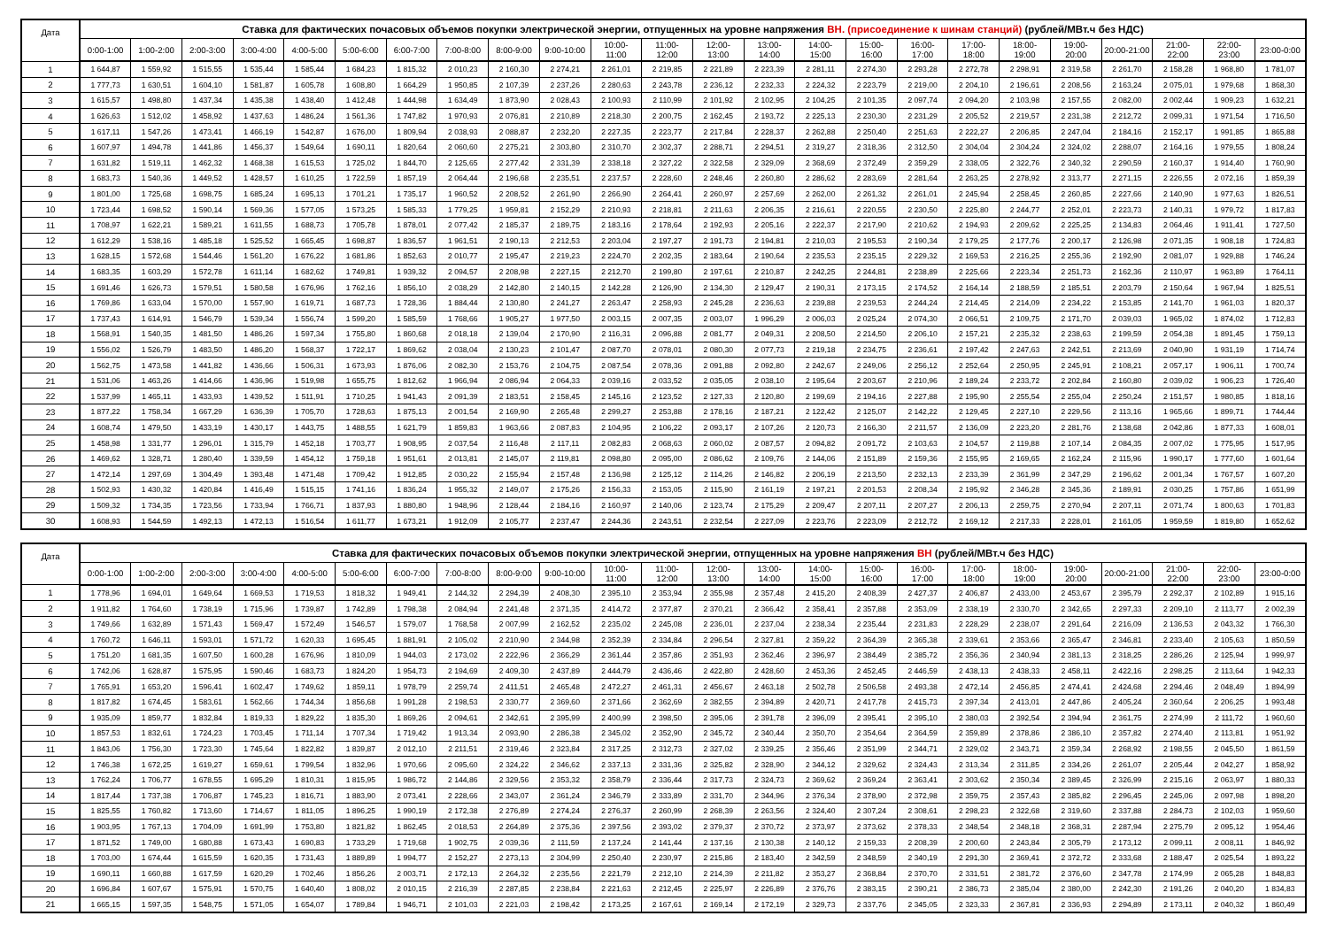| Дата | Ставка для фактических почасовых объемов покупки электрической энергии, отпущенных на уровне напряжения ВН. (присоединение к шинам станций) (рублей/МВт.ч без НДС) | | | | | | | | | | | | | | | | | | | | | | | |
| --- | --- | --- | --- | --- | --- | --- | --- | --- | --- | --- | --- | --- | --- | --- | --- | --- | --- | --- | --- | --- | --- | --- | --- | --- |
| | 0:00-1:00 | 1:00-2:00 | 2:00-3:00 | 3:00-4:00 | 4:00-5:00 | 5:00-6:00 | 6:00-7:00 | 7:00-8:00 | 8:00-9:00 | 9:00-10:00 | 10:00- 11:00 | 11:00- 12:00 | 12:00- 13:00 | 13:00- 14:00 | 14:00- 15:00 | 15:00- 16:00 | 16:00- 17:00 | 17:00- 18:00 | 18:00- 19:00 | 19:00- 20:00 | 20:00-21:00 | 21:00- 22:00 | 22:00- 23:00 | 23:00-0:00 |
| 1 | 1 644,87 | 1 559,92 | 1 515,55 | 1 535,44 | 1 585,44 | 1 684,23 | 1 815,32 | 2 010,23 | 2 160,30 | 2 274,21 | 2 261,01 | 2 219,85 | 2 221,89 | 2 223,39 | 2 281,11 | 2 274,30 | 2 293,28 | 2 272,78 | 2 298,91 | 2 319,58 | 2 261,70 | 2 158,28 | 1 968,80 | 1 781,07 |
| 2 | 1 777,73 | 1 630,51 | 1 604,10 | 1 581,87 | 1 605,78 | 1 608,80 | 1 664,29 | 1 950,85 | 2 107,39 | 2 237,26 | 2 280,63 | 2 243,78 | 2 236,12 | 2 232,33 | 2 224,32 | 2 223,79 | 2 219,00 | 2 204,10 | 2 196,61 | 2 208,56 | 2 163,24 | 2 075,01 | 1 979,68 | 1 868,30 |
| 3 | 1 615,57 | 1 498,80 | 1 437,34 | 1 435,38 | 1 438,40 | 1 412,48 | 1 444,98 | 1 634,49 | 1 873,90 | 2 028,43 | 2 100,93 | 2 110,99 | 2 101,92 | 2 102,95 | 2 104,25 | 2 101,35 | 2 097,74 | 2 094,20 | 2 103,98 | 2 157,55 | 2 082,00 | 2 002,44 | 1 909,23 | 1 632,21 |
| 4 | 1 626,63 | 1 512,02 | 1 458,92 | 1 437,63 | 1 486,24 | 1 561,36 | 1 747,82 | 1 970,93 | 2 076,81 | 2 210,89 | 2 218,30 | 2 200,75 | 2 162,45 | 2 193,72 | 2 225,13 | 2 230,30 | 2 231,29 | 2 205,52 | 2 219,57 | 2 231,38 | 2 212,72 | 2 099,31 | 1 971,54 | 1 716,50 |
| 5 | 1 617,11 | 1 547,26 | 1 473,41 | 1 466,19 | 1 542,87 | 1 676,00 | 1 809,94 | 2 038,93 | 2 088,87 | 2 232,20 | 2 227,35 | 2 223,77 | 2 217,84 | 2 228,37 | 2 262,88 | 2 250,40 | 2 251,63 | 2 222,27 | 2 206,85 | 2 247,04 | 2 184,16 | 2 152,17 | 1 991,85 | 1 865,88 |
| 6 | 1 607,97 | 1 494,78 | 1 441,86 | 1 456,37 | 1 549,64 | 1 690,11 | 1 820,64 | 2 060,60 | 2 275,21 | 2 303,80 | 2 310,70 | 2 302,37 | 2 288,71 | 2 294,51 | 2 319,27 | 2 318,36 | 2 312,50 | 2 304,04 | 2 304,24 | 2 324,02 | 2 288,07 | 2 164,16 | 1 979,55 | 1 808,24 |
| 7 | 1 631,82 | 1 519,11 | 1 462,32 | 1 468,38 | 1 615,53 | 1 725,02 | 1 844,70 | 2 125,65 | 2 277,42 | 2 331,39 | 2 338,18 | 2 327,22 | 2 322,58 | 2 329,09 | 2 368,69 | 2 372,49 | 2 359,29 | 2 338,05 | 2 322,76 | 2 340,32 | 2 290,59 | 2 160,37 | 1 914,40 | 1 760,90 |
| 8 | 1 683,73 | 1 540,36 | 1 449,52 | 1 428,57 | 1 610,25 | 1 722,59 | 1 857,19 | 2 064,44 | 2 196,68 | 2 235,51 | 2 237,57 | 2 228,60 | 2 248,46 | 2 260,80 | 2 286,62 | 2 283,69 | 2 281,64 | 2 263,25 | 2 278,92 | 2 313,77 | 2 271,15 | 2 226,55 | 2 072,16 | 1 859,39 |
| 9 | 1 801,00 | 1 725,68 | 1 698,75 | 1 685,24 | 1 695,13 | 1 701,21 | 1 735,17 | 1 960,52 | 2 208,52 | 2 261,90 | 2 266,90 | 2 264,41 | 2 260,97 | 2 257,69 | 2 262,00 | 2 261,32 | 2 261,01 | 2 245,94 | 2 258,45 | 2 260,85 | 2 227,66 | 2 140,90 | 1 977,63 | 1 826,51 |
| 10 | 1 723,44 | 1 698,52 | 1 590,14 | 1 569,36 | 1 577,05 | 1 573,25 | 1 585,33 | 1 779,25 | 1 959,81 | 2 152,29 | 2 210,93 | 2 218,81 | 2 211,63 | 2 206,35 | 2 216,61 | 2 220,55 | 2 230,50 | 2 225,80 | 2 244,77 | 2 252,01 | 2 223,73 | 2 140,31 | 1 979,72 | 1 817,83 |
| 11 | 1 708,97 | 1 622,21 | 1 589,21 | 1 611,55 | 1 688,73 | 1 705,78 | 1 878,01 | 2 077,42 | 2 185,37 | 2 189,75 | 2 183,16 | 2 178,64 | 2 192,93 | 2 205,16 | 2 222,37 | 2 217,90 | 2 210,62 | 2 194,93 | 2 209,62 | 2 225,25 | 2 134,83 | 2 064,46 | 1 911,41 | 1 727,50 |
| 12 | 1 612,29 | 1 538,16 | 1 485,18 | 1 525,52 | 1 665,45 | 1 698,87 | 1 836,57 | 1 961,51 | 2 190,13 | 2 212,53 | 2 203,04 | 2 197,27 | 2 191,73 | 2 194,81 | 2 210,03 | 2 195,53 | 2 190,34 | 2 179,25 | 2 177,76 | 2 200,17 | 2 126,98 | 2 071,35 | 1 908,18 | 1 724,83 |
| 13 | 1 628,15 | 1 572,68 | 1 544,46 | 1 561,20 | 1 676,22 | 1 681,86 | 1 852,63 | 2 010,77 | 2 195,47 | 2 219,23 | 2 224,70 | 2 202,35 | 2 183,64 | 2 190,64 | 2 235,53 | 2 235,15 | 2 229,32 | 2 169,53 | 2 216,25 | 2 255,36 | 2 192,90 | 2 081,07 | 1 929,88 | 1 746,24 |
| 14 | 1 683,35 | 1 603,29 | 1 572,78 | 1 611,14 | 1 682,62 | 1 749,81 | 1 939,32 | 2 094,57 | 2 208,98 | 2 227,15 | 2 212,70 | 2 199,80 | 2 197,61 | 2 210,87 | 2 242,25 | 2 244,81 | 2 238,89 | 2 225,66 | 2 223,34 | 2 251,73 | 2 162,36 | 2 110,97 | 1 963,89 | 1 764,11 |
| 15 | 1 691,46 | 1 626,73 | 1 579,51 | 1 580,58 | 1 676,96 | 1 762,16 | 1 856,10 | 2 038,29 | 2 142,80 | 2 140,15 | 2 142,28 | 2 126,90 | 2 134,30 | 2 129,47 | 2 190,31 | 2 173,15 | 2 174,52 | 2 164,14 | 2 188,59 | 2 185,51 | 2 203,79 | 2 150,64 | 1 967,94 | 1 825,51 |
| 16 | 1 769,86 | 1 633,04 | 1 570,00 | 1 557,90 | 1 619,71 | 1 687,73 | 1 728,36 | 1 884,44 | 2 130,80 | 2 241,27 | 2 263,47 | 2 258,93 | 2 245,28 | 2 236,63 | 2 239,88 | 2 239,53 | 2 244,24 | 2 214,45 | 2 214,09 | 2 234,22 | 2 153,85 | 2 141,70 | 1 961,03 | 1 820,37 |
| 17 | 1 737,43 | 1 614,91 | 1 546,79 | 1 539,34 | 1 556,74 | 1 599,20 | 1 585,59 | 1 768,66 | 1 905,27 | 1 977,50 | 2 003,15 | 2 007,35 | 2 003,07 | 1 996,29 | 2 006,03 | 2 025,24 | 2 074,30 | 2 066,51 | 2 109,75 | 2 171,70 | 2 039,03 | 1 965,02 | 1 874,02 | 1 712,83 |
| 18 | 1 568,91 | 1 540,35 | 1 481,50 | 1 486,26 | 1 597,34 | 1 755,80 | 1 860,68 | 2 018,18 | 2 139,04 | 2 170,90 | 2 116,31 | 2 096,88 | 2 081,77 | 2 049,31 | 2 208,50 | 2 214,50 | 2 206,10 | 2 157,21 | 2 235,32 | 2 238,63 | 2 199,59 | 2 054,38 | 1 891,45 | 1 759,13 |
| 19 | 1 556,02 | 1 526,79 | 1 483,50 | 1 486,20 | 1 568,37 | 1 722,17 | 1 869,62 | 2 038,04 | 2 130,23 | 2 101,47 | 2 087,70 | 2 078,01 | 2 080,30 | 2 077,73 | 2 219,18 | 2 234,75 | 2 236,61 | 2 197,42 | 2 247,63 | 2 242,51 | 2 213,69 | 2 040,90 | 1 931,19 | 1 714,74 |
| 20 | 1 562,75 | 1 473,58 | 1 441,82 | 1 436,66 | 1 506,31 | 1 673,93 | 1 876,06 | 2 082,30 | 2 153,76 | 2 104,75 | 2 087,54 | 2 078,36 | 2 091,88 | 2 092,80 | 2 242,67 | 2 249,06 | 2 256,12 | 2 252,64 | 2 250,95 | 2 245,91 | 2 108,21 | 2 057,17 | 1 906,11 | 1 700,74 |
| 21 | 1 531,06 | 1 463,26 | 1 414,66 | 1 436,96 | 1 519,98 | 1 655,75 | 1 812,62 | 1 966,94 | 2 086,94 | 2 064,33 | 2 039,16 | 2 033,52 | 2 035,05 | 2 038,10 | 2 195,64 | 2 203,67 | 2 210,96 | 2 189,24 | 2 233,72 | 2 202,84 | 2 160,80 | 2 039,02 | 1 906,23 | 1 726,40 |
| 22 | 1 537,99 | 1 465,11 | 1 433,93 | 1 439,52 | 1 511,91 | 1 710,25 | 1 941,43 | 2 091,39 | 2 183,51 | 2 158,45 | 2 145,16 | 2 123,52 | 2 127,33 | 2 120,80 | 2 199,69 | 2 194,16 | 2 227,88 | 2 195,90 | 2 255,54 | 2 255,04 | 2 250,24 | 2 151,57 | 1 980,85 | 1 818,16 |
| 23 | 1 877,22 | 1 758,34 | 1 667,29 | 1 636,39 | 1 705,70 | 1 728,63 | 1 875,13 | 2 001,54 | 2 169,90 | 2 265,48 | 2 299,27 | 2 253,88 | 2 178,16 | 2 187,21 | 2 122,42 | 2 125,07 | 2 142,22 | 2 129,45 | 2 227,10 | 2 229,56 | 2 113,16 | 1 965,66 | 1 899,71 | 1 744,44 |
| 24 | 1 608,74 | 1 479,50 | 1 433,19 | 1 430,17 | 1 443,75 | 1 488,55 | 1 621,79 | 1 859,83 | 1 963,66 | 2 087,83 | 2 104,95 | 2 106,22 | 2 093,17 | 2 107,26 | 2 120,73 | 2 166,30 | 2 211,57 | 2 136,09 | 2 223,20 | 2 281,76 | 2 138,68 | 2 042,86 | 1 877,33 | 1 608,01 |
| 25 | 1 458,98 | 1 331,77 | 1 296,01 | 1 315,79 | 1 452,18 | 1 703,77 | 1 908,95 | 2 037,54 | 2 116,48 | 2 117,11 | 2 082,83 | 2 068,63 | 2 060,02 | 2 087,57 | 2 094,82 | 2 091,72 | 2 103,63 | 2 104,57 | 2 119,88 | 2 107,14 | 2 084,35 | 2 007,02 | 1 775,95 | 1 517,95 |
| 26 | 1 469,62 | 1 328,71 | 1 280,40 | 1 339,59 | 1 454,12 | 1 759,18 | 1 951,61 | 2 013,81 | 2 145,07 | 2 119,81 | 2 098,80 | 2 095,00 | 2 086,62 | 2 109,76 | 2 144,06 | 2 151,89 | 2 159,36 | 2 155,95 | 2 169,65 | 2 162,24 | 2 115,96 | 1 990,17 | 1 777,60 | 1 601,64 |
| 27 | 1 472,14 | 1 297,69 | 1 304,49 | 1 393,48 | 1 471,48 | 1 709,42 | 1 912,85 | 2 030,22 | 2 155,94 | 2 157,48 | 2 136,98 | 2 125,12 | 2 114,26 | 2 146,82 | 2 206,19 | 2 213,50 | 2 232,13 | 2 233,39 | 2 361,99 | 2 347,29 | 2 196,62 | 2 001,34 | 1 767,57 | 1 607,20 |
| 28 | 1 502,93 | 1 430,32 | 1 420,84 | 1 416,49 | 1 515,15 | 1 741,16 | 1 836,24 | 1 955,32 | 2 149,07 | 2 175,26 | 2 156,33 | 2 153,05 | 2 115,90 | 2 161,19 | 2 197,21 | 2 201,53 | 2 208,34 | 2 195,92 | 2 346,28 | 2 345,36 | 2 189,91 | 2 030,25 | 1 757,86 | 1 651,99 |
| 29 | 1 509,32 | 1 734,35 | 1 723,56 | 1 733,94 | 1 766,71 | 1 837,93 | 1 880,80 | 1 948,96 | 2 128,44 | 2 184,16 | 2 160,97 | 2 140,06 | 2 123,74 | 2 175,29 | 2 209,47 | 2 207,11 | 2 207,27 | 2 206,13 | 2 259,75 | 2 270,94 | 2 207,11 | 2 071,74 | 1 800,63 | 1 701,83 |
| 30 | 1 608,93 | 1 544,59 | 1 492,13 | 1 472,13 | 1 516,54 | 1 611,77 | 1 673,21 | 1 912,09 | 2 105,77 | 2 237,47 | 2 244,36 | 2 243,51 | 2 232,54 | 2 227,09 | 2 223,76 | 2 223,09 | 2 212,72 | 2 169,12 | 2 217,33 | 2 228,01 | 2 161,05 | 1 959,59 | 1 819,80 | 1 652,62 |
| Дата | Ставка для фактических почасовых объемов покупки электрической энергии, отпущенных на уровне напряжения ВН (рублей/МВт.ч без НДС) | | | | | | | | | | | | | | | | | | | | | | | |
| --- | --- | --- | --- | --- | --- | --- | --- | --- | --- | --- | --- | --- | --- | --- | --- | --- | --- | --- | --- | --- | --- | --- | --- | --- |
| | 0:00-1:00 | 1:00-2:00 | 2:00-3:00 | 3:00-4:00 | 4:00-5:00 | 5:00-6:00 | 6:00-7:00 | 7:00-8:00 | 8:00-9:00 | 9:00-10:00 | 10:00- 11:00 | 11:00- 12:00 | 12:00- 13:00 | 13:00- 14:00 | 14:00- 15:00 | 15:00- 16:00 | 16:00- 17:00 | 17:00- 18:00 | 18:00- 19:00 | 19:00- 20:00 | 20:00-21:00 | 21:00- 22:00 | 22:00- 23:00 | 23:00-0:00 |
| 1 | 1 778,96 | 1 694,01 | 1 649,64 | 1 669,53 | 1 719,53 | 1 818,32 | 1 949,41 | 2 144,32 | 2 294,39 | 2 408,30 | 2 395,10 | 2 353,94 | 2 355,98 | 2 357,48 | 2 415,20 | 2 408,39 | 2 427,37 | 2 406,87 | 2 433,00 | 2 453,67 | 2 395,79 | 2 292,37 | 2 102,89 | 1 915,16 |
| 2 | 1 911,82 | 1 764,60 | 1 738,19 | 1 715,96 | 1 739,87 | 1 742,89 | 1 798,38 | 2 084,94 | 2 241,48 | 2 371,35 | 2 414,72 | 2 377,87 | 2 370,21 | 2 366,42 | 2 358,41 | 2 357,88 | 2 353,09 | 2 338,19 | 2 330,70 | 2 342,65 | 2 297,33 | 2 209,10 | 2 113,77 | 2 002,39 |
| 3 | 1 749,66 | 1 632,89 | 1 571,43 | 1 569,47 | 1 572,49 | 1 546,57 | 1 579,07 | 1 768,58 | 2 007,99 | 2 162,52 | 2 235,02 | 2 245,08 | 2 236,01 | 2 237,04 | 2 238,34 | 2 235,44 | 2 231,83 | 2 228,29 | 2 238,07 | 2 291,64 | 2 216,09 | 2 136,53 | 2 043,32 | 1 766,30 |
| 4 | 1 760,72 | 1 646,11 | 1 593,01 | 1 571,72 | 1 620,33 | 1 695,45 | 1 881,91 | 2 105,02 | 2 210,90 | 2 344,98 | 2 352,39 | 2 334,84 | 2 296,54 | 2 327,81 | 2 359,22 | 2 364,39 | 2 365,38 | 2 339,61 | 2 353,66 | 2 365,47 | 2 346,81 | 2 233,40 | 2 105,63 | 1 850,59 |
| 5 | 1 751,20 | 1 681,35 | 1 607,50 | 1 600,28 | 1 676,96 | 1 810,09 | 1 944,03 | 2 173,02 | 2 222,96 | 2 366,29 | 2 361,44 | 2 357,86 | 2 351,93 | 2 362,46 | 2 396,97 | 2 384,49 | 2 385,72 | 2 356,36 | 2 340,94 | 2 381,13 | 2 318,25 | 2 286,26 | 2 125,94 | 1 999,97 |
| 6 | 1 742,06 | 1 628,87 | 1 575,95 | 1 590,46 | 1 683,73 | 1 824,20 | 1 954,73 | 2 194,69 | 2 409,30 | 2 437,89 | 2 444,79 | 2 436,46 | 2 422,80 | 2 428,60 | 2 453,36 | 2 452,45 | 2 446,59 | 2 438,13 | 2 438,33 | 2 458,11 | 2 422,16 | 2 298,25 | 2 113,64 | 1 942,33 |
| 7 | 1 765,91 | 1 653,20 | 1 596,41 | 1 602,47 | 1 749,62 | 1 859,11 | 1 978,79 | 2 259,74 | 2 411,51 | 2 465,48 | 2 472,27 | 2 461,31 | 2 456,67 | 2 463,18 | 2 502,78 | 2 506,58 | 2 493,38 | 2 472,14 | 2 456,85 | 2 474,41 | 2 424,68 | 2 294,46 | 2 048,49 | 1 894,99 |
| 8 | 1 817,82 | 1 674,45 | 1 583,61 | 1 562,66 | 1 744,34 | 1 856,68 | 1 991,28 | 2 198,53 | 2 330,77 | 2 369,60 | 2 371,66 | 2 362,69 | 2 382,55 | 2 394,89 | 2 420,71 | 2 417,78 | 2 415,73 | 2 397,34 | 2 413,01 | 2 447,86 | 2 405,24 | 2 360,64 | 2 206,25 | 1 993,48 |
| 9 | 1 935,09 | 1 859,77 | 1 832,84 | 1 819,33 | 1 829,22 | 1 835,30 | 1 869,26 | 2 094,61 | 2 342,61 | 2 395,99 | 2 400,99 | 2 398,50 | 2 395,06 | 2 391,78 | 2 396,09 | 2 395,41 | 2 395,10 | 2 380,03 | 2 392,54 | 2 394,94 | 2 361,75 | 2 274,99 | 2 111,72 | 1 960,60 |
| 10 | 1 857,53 | 1 832,61 | 1 724,23 | 1 703,45 | 1 711,14 | 1 707,34 | 1 719,42 | 1 913,34 | 2 093,90 | 2 286,38 | 2 345,02 | 2 352,90 | 2 345,72 | 2 340,44 | 2 350,70 | 2 354,64 | 2 364,59 | 2 359,89 | 2 378,86 | 2 386,10 | 2 357,82 | 2 274,40 | 2 113,81 | 1 951,92 |
| 11 | 1 843,06 | 1 756,30 | 1 723,30 | 1 745,64 | 1 822,82 | 1 839,87 | 2 012,10 | 2 211,51 | 2 319,46 | 2 323,84 | 2 317,25 | 2 312,73 | 2 327,02 | 2 339,25 | 2 356,46 | 2 351,99 | 2 344,71 | 2 329,02 | 2 343,71 | 2 359,34 | 2 268,92 | 2 198,55 | 2 045,50 | 1 861,59 |
| 12 | 1 746,38 | 1 672,25 | 1 619,27 | 1 659,61 | 1 799,54 | 1 832,96 | 1 970,66 | 2 095,60 | 2 324,22 | 2 346,62 | 2 337,13 | 2 331,36 | 2 325,82 | 2 328,90 | 2 344,12 | 2 329,62 | 2 324,43 | 2 313,34 | 2 311,85 | 2 334,26 | 2 261,07 | 2 205,44 | 2 042,27 | 1 858,92 |
| 13 | 1 762,24 | 1 706,77 | 1 678,55 | 1 695,29 | 1 810,31 | 1 815,95 | 1 986,72 | 2 144,86 | 2 329,56 | 2 353,32 | 2 358,79 | 2 336,44 | 2 317,73 | 2 324,73 | 2 369,62 | 2 369,24 | 2 363,41 | 2 303,62 | 2 350,34 | 2 389,45 | 2 326,99 | 2 215,16 | 2 063,97 | 1 880,33 |
| 14 | 1 817,44 | 1 737,38 | 1 706,87 | 1 745,23 | 1 816,71 | 1 883,90 | 2 073,41 | 2 228,66 | 2 343,07 | 2 361,24 | 2 346,79 | 2 333,89 | 2 331,70 | 2 344,96 | 2 376,34 | 2 378,90 | 2 372,98 | 2 359,75 | 2 357,43 | 2 385,82 | 2 296,45 | 2 245,06 | 2 097,98 | 1 898,20 |
| 15 | 1 825,55 | 1 760,82 | 1 713,60 | 1 714,67 | 1 811,05 | 1 896,25 | 1 990,19 | 2 172,38 | 2 276,89 | 2 274,24 | 2 276,37 | 2 260,99 | 2 268,39 | 2 263,56 | 2 324,40 | 2 307,24 | 2 308,61 | 2 298,23 | 2 322,68 | 2 319,60 | 2 337,88 | 2 284,73 | 2 102,03 | 1 959,60 |
| 16 | 1 903,95 | 1 767,13 | 1 704,09 | 1 691,99 | 1 753,80 | 1 821,82 | 1 862,45 | 2 018,53 | 2 264,89 | 2 375,36 | 2 397,56 | 2 393,02 | 2 379,37 | 2 370,72 | 2 373,97 | 2 373,62 | 2 378,33 | 2 348,54 | 2 348,18 | 2 368,31 | 2 287,94 | 2 275,79 | 2 095,12 | 1 954,46 |
| 17 | 1 871,52 | 1 749,00 | 1 680,88 | 1 673,43 | 1 690,83 | 1 733,29 | 1 719,68 | 1 902,75 | 2 039,36 | 2 111,59 | 2 137,24 | 2 141,44 | 2 137,16 | 2 130,38 | 2 140,12 | 2 159,33 | 2 208,39 | 2 200,60 | 2 243,84 | 2 305,79 | 2 173,12 | 2 099,11 | 2 008,11 | 1 846,92 |
| 18 | 1 703,00 | 1 674,44 | 1 615,59 | 1 620,35 | 1 731,43 | 1 889,89 | 1 994,77 | 2 152,27 | 2 273,13 | 2 304,99 | 2 250,40 | 2 230,97 | 2 215,86 | 2 183,40 | 2 342,59 | 2 348,59 | 2 340,19 | 2 291,30 | 2 369,41 | 2 372,72 | 2 333,68 | 2 188,47 | 2 025,54 | 1 893,22 |
| 19 | 1 690,11 | 1 660,88 | 1 617,59 | 1 620,29 | 1 702,46 | 1 856,26 | 2 003,71 | 2 172,13 | 2 264,32 | 2 235,56 | 2 221,79 | 2 212,10 | 2 214,39 | 2 211,82 | 2 353,27 | 2 368,84 | 2 370,70 | 2 331,51 | 2 381,72 | 2 376,60 | 2 347,78 | 2 174,99 | 2 065,28 | 1 848,83 |
| 20 | 1 696,84 | 1 607,67 | 1 575,91 | 1 570,75 | 1 640,40 | 1 808,02 | 2 010,15 | 2 216,39 | 2 287,85 | 2 238,84 | 2 221,63 | 2 212,45 | 2 225,97 | 2 226,89 | 2 376,76 | 2 383,15 | 2 390,21 | 2 386,73 | 2 385,04 | 2 380,00 | 2 242,30 | 2 191,26 | 2 040,20 | 1 834,83 |
| 21 | 1 665,15 | 1 597,35 | 1 548,75 | 1 571,05 | 1 654,07 | 1 789,84 | 1 946,71 | 2 101,03 | 2 221,03 | 2 198,42 | 2 173,25 | 2 167,61 | 2 169,14 | 2 172,19 | 2 329,73 | 2 337,76 | 2 345,05 | 2 323,33 | 2 367,81 | 2 336,93 | 2 294,89 | 2 173,11 | 2 040,32 | 1 860,49 |